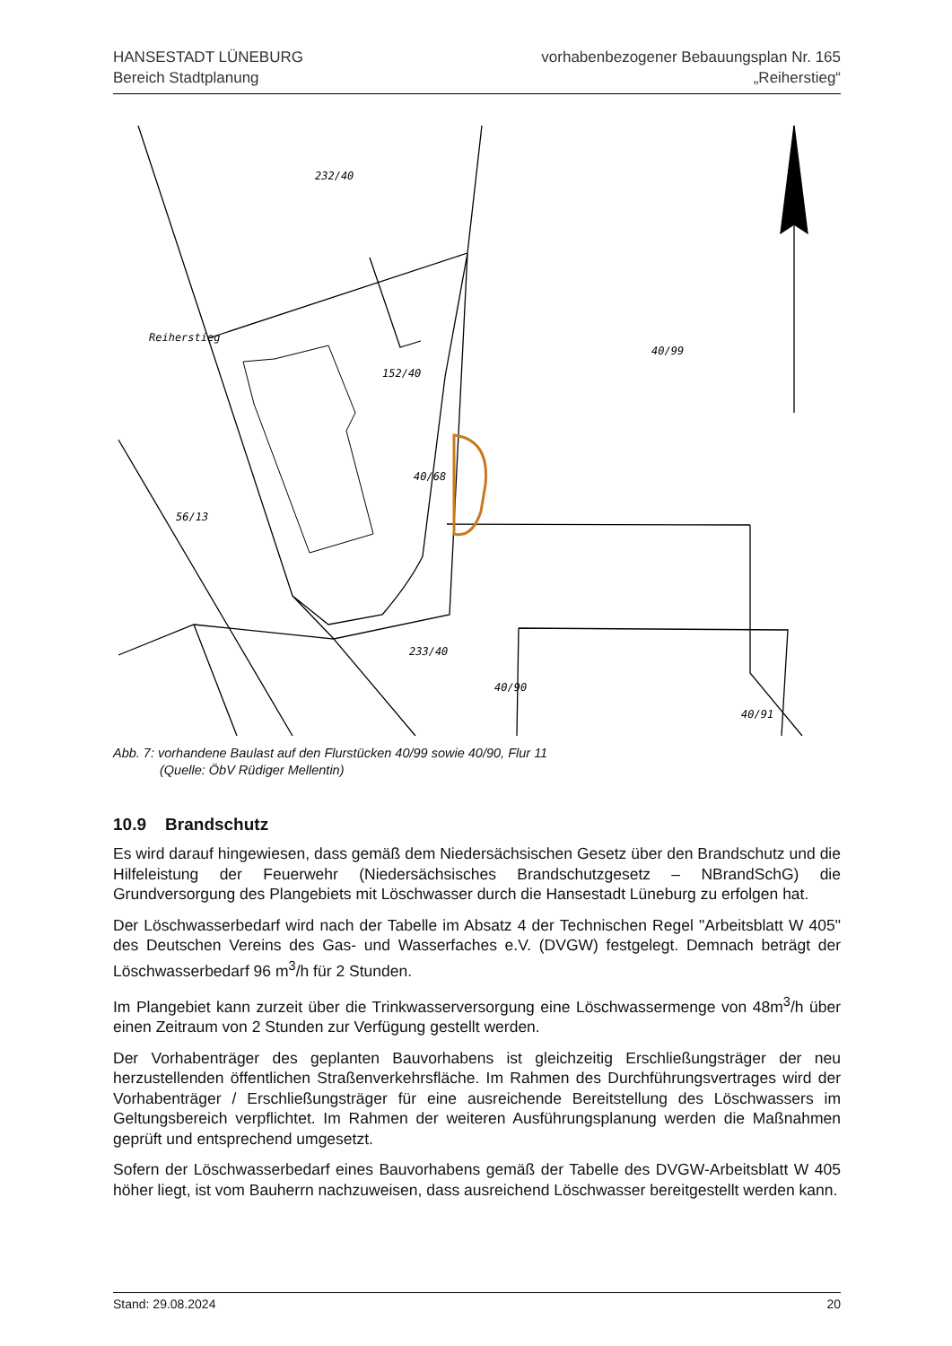HANSESTADT LÜNEBURG
Bereich Stadtplanung
vorhabenbezogener Bebauungsplan Nr. 165
„Reiherstieg“
232/40
152/40
40/99
56/13
40/68
233/40
40/90
40/91
Reiherstieg
Abb. 7: vorhandene Baulast auf den Flurstücken 40/99 sowie 40/90, Flur 11
(Quelle: ÖbV Rüdiger Mellentin)
10.9 Brandschutz
Es wird darauf hingewiesen, dass gemäß dem Niedersächsischen Gesetz über den Brandschutz und die Hilfeleistung der Feuerwehr (Niedersächsisches Brandschutzgesetz – NBrandSchG) die Grundversorgung des Plangebiets mit Löschwasser durch die Hansestadt Lüneburg zu erfolgen hat.
Der Löschwasserbedarf wird nach der Tabelle im Absatz 4 der Technischen Regel "Arbeitsblatt W 405" des Deutschen Vereins des Gas- und Wasserfaches e.V. (DVGW) festgelegt. Demnach beträgt der Löschwasserbedarf 96 m<sup>3</sup>/h für 2 Stunden.
Im Plangebiet kann zurzeit über die Trinkwasserversorgung eine Löschwassermenge von 48m<sup>3</sup>/h über einen Zeitraum von 2 Stunden zur Verfügung gestellt werden.
Der Vorhabenträger des geplanten Bauvorhabens ist gleichzeitig Erschließungsträger der neu herzustellenden öffentlichen Straßenverkehrsfläche. Im Rahmen des Durchführungsvertrages wird der Vorhabenträger / Erschließungsträger für eine ausreichende Bereitstellung des Löschwassers im Geltungsbereich verpflichtet. Im Rahmen der weiteren Ausführungsplanung werden die Maßnahmen geprüft und entsprechend umgesetzt.
Sofern der Löschwasserbedarf eines Bauvorhabens gemäß der Tabelle des DVGW-Arbeitsblatt W 405 höher liegt, ist vom Bauherrn nachzuweisen, dass ausreichend Löschwasser bereitgestellt werden kann.
Stand: 29.08.2024 20